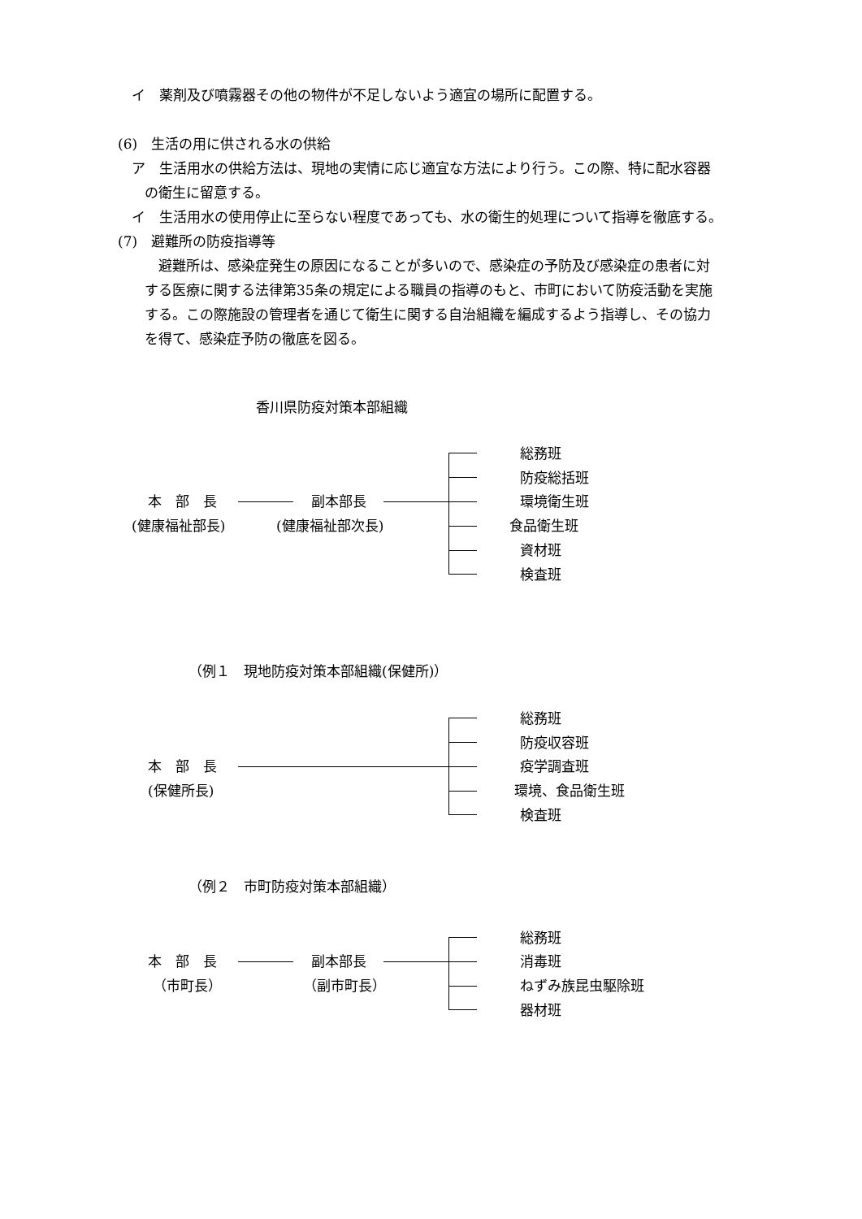イ　薬剤及び噴霧器その他の物件が不足しないよう適宜の場所に配置する。
(6)　生活の用に供される水の供給
ア　生活用水の供給方法は、現地の実情に応じ適宜な方法により行う。この際、特に配水容器
の衛生に留意する。
イ　生活用水の使用停止に至らない程度であっても、水の衛生的処理について指導を徹底する。
(7)　避難所の防疫指導等
　避難所は、感染症発生の原因になることが多いので、感染症の予防及び感染症の患者に対
する医療に関する法律第35条の規定による職員の指導のもと、市町において防疫活動を実施
する。この際施設の管理者を通じて衛生に関する自治組織を編成するよう指導し、その協力
を得て、感染症予防の徹底を図る。
香川県防疫対策本部組織
本　部　長
(健康福祉部長)
副本部長
(健康福祉部次長)
総務班
防疫総括班
環境衛生班
食品衛生班
資材班
検査班
（例１　現地防疫対策本部組織(保健所)）
本　部　長
(保健所長)
総務班
防疫収容班
疫学調査班
環境、食品衛生班
検査班
（例２　市町防疫対策本部組織）
本　部　長
（市町長）
副本部長
（副市町長）
総務班
消毒班
ねずみ族昆虫駆除班
器材班